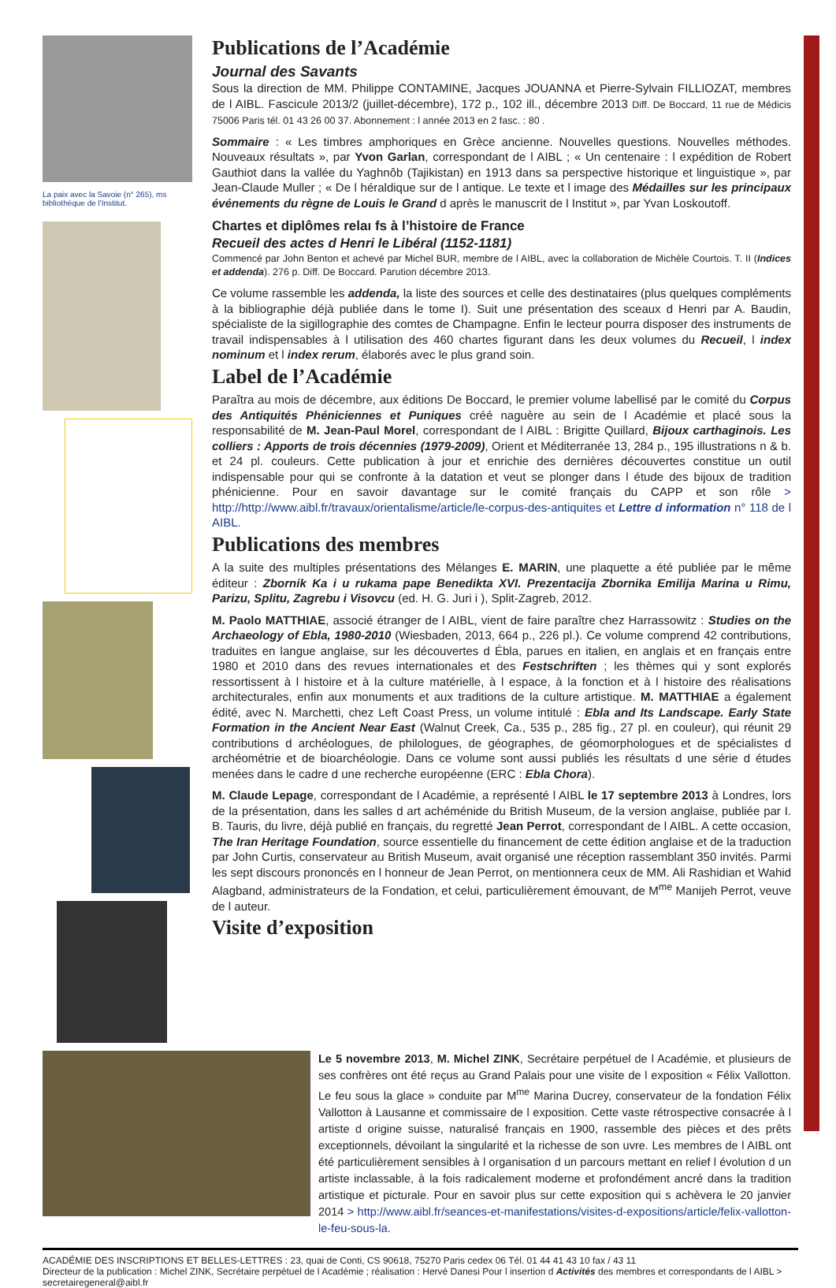La paix avec la Savoie (n° 265), ms bibliothèque de l'Institut.
Publications de l’Académie
Journal des Savants
Sous la direction de MM. Philippe CONTAMINE, Jacques JOUANNA et Pierre-Sylvain FILLIOZAT, membres de l AIBL. Fascicule 2013/2 (juillet-décembre), 172 p., 102 ill., décembre 2013 Diff. De Boccard, 11 rue de Médicis 75006 Paris tél. 01 43 26 00 37. Abonnement : l année 2013 en 2 fasc. : 80 .
Sommaire : « Les timbres amphoriques en Grèce ancienne. Nouvelles questions. Nouvelles méthodes. Nouveaux résultats », par Yvon Garlan, correspondant de l AIBL ; « Un centenaire : l expédition de Robert Gauthiot dans la vallée du Yaghnôb (Tajikistan) en 1913 dans sa perspective historique et linguistique », par Jean-Claude Muller ; « De l héraldique sur de l antique. Le texte et l image des Médailles sur les principaux événements du règne de Louis le Grand d après le manuscrit de l Institut », par Yvan Loskoutoff.
Chartes et diplômes relaı fs à l’histoire de France
Recueil des actes d Henri le Libéral (1152-1181)
Commencé par John Benton et achevé par Michel BUR, membre de l AIBL, avec la collaboration de Michèle Courtois. T. II (Indices et addenda). 276 p. Diff. De Boccard. Parution décembre 2013.
Ce volume rassemble les addenda, la liste des sources et celle des destinataires (plus quelques compléments à la bibliographie déjà publiée dans le tome I). Suit une présentation des sceaux d Henri par A. Baudin, spécialiste de la sigillographie des comtes de Champagne. Enfin le lecteur pourra disposer des instruments de travail indispensables à l utilisation des 460 chartes figurant dans les deux volumes du Recueil, l index nominum et l index rerum, élaborés avec le plus grand soin.
Label de l’Académie
Paraîtra au mois de décembre, aux éditions De Boccard, le premier volume labellisé par le comité du Corpus des Antiquités Phéniciennes et Puniques créé naguère au sein de l Académie et placé sous la responsabilité de M. Jean-Paul Morel, correspondant de l AIBL : Brigitte Quillard, Bijoux carthaginois. Les colliers : Apports de trois décennies (1979-2009), Orient et Méditerranée 13, 284 p., 195 illustrations n & b. et 24 pl. couleurs. Cette publication à jour et enrichie des dernières découvertes constitue un outil indispensable pour qui se confronte à la datation et veut se plonger dans l étude des bijoux de tradition phénicienne. Pour en savoir davantage sur le comité français du CAPP et son rôle > http://http://www.aibl.fr/travaux/orientalisme/article/le-corpus-des-antiquites et Lettre d information n° 118 de l AIBL.
Publications des membres
A la suite des multiples présentations des Mélanges E. MARIN, une plaquette a été publiée par le même éditeur : Zbornik Ka i u rukama pape Benedikta XVI. Prezentacija Zbornika Emilija Marina u Rimu, Parizu, Splitu, Zagrebu i Visovcu (ed. H. G. Juri i ), Split-Zagreb, 2012.
M. Paolo MATTHIAE, associé étranger de l AIBL, vient de faire paraître chez Harrassowitz : Studies on the Archaeology of Ebla, 1980-2010 (Wiesbaden, 2013, 664 p., 226 pl.). Ce volume comprend 42 contributions, traduites en langue anglaise, sur les découvertes d Ébla, parues en italien, en anglais et en français entre 1980 et 2010 dans des revues internationales et des Festschriften ; les thèmes qui y sont explorés ressortissent à l histoire et à la culture matérielle, à l espace, à la fonction et à l histoire des réalisations architecturales, enfin aux monuments et aux traditions de la culture artistique. M. MATTHIAE a également édité, avec N. Marchetti, chez Left Coast Press, un volume intitulé : Ebla and Its Landscape. Early State Formation in the Ancient Near East (Walnut Creek, Ca., 535 p., 285 fig., 27 pl. en couleur), qui réunit 29 contributions d archéologues, de philologues, de géographes, de géomorphologues et de spécialistes d archéométrie et de bioarchéologie. Dans ce volume sont aussi publiés les résultats d une série d études menées dans le cadre d une recherche européenne (ERC : Ebla Chora).
M. Claude Lepage, correspondant de l Académie, a représenté l AIBL le 17 septembre 2013 à Londres, lors de la présentation, dans les salles d art achéménide du British Museum, de la version anglaise, publiée par I. B. Tauris, du livre, déjà publié en français, du regretté Jean Perrot, correspondant de l AIBL. A cette occasion, The Iran Heritage Foundation, source essentielle du financement de cette édition anglaise et de la traduction par John Curtis, conservateur au British Museum, avait organisé une réception rassemblant 350 invités. Parmi les sept discours prononcés en l honneur de Jean Perrot, on mentionnera ceux de MM. Ali Rashidian et Wahid Alagband, administrateurs de la Fondation, et celui, particulièrement émouvant, de M<sup>me</sup> Manijeh Perrot, veuve de l auteur.
Visite d’exposition
Le 5 novembre 2013, M. Michel ZINK, Secrétaire perpétuel de l Académie, et plusieurs de ses confrères ont été reçus au Grand Palais pour une visite de l exposition « Félix Vallotton. Le feu sous la glace » conduite par M<sup>me</sup> Marina Ducrey, conservateur de la fondation Félix Vallotton à Lausanne et commissaire de l exposition. Cette vaste rétrospective consacrée à l artiste d origine suisse, naturalisé français en 1900, rassemble des pièces et des prêts exceptionnels, dévoilant la singularité et la richesse de son uvre. Les membres de l AIBL ont été particulièrement sensibles à l organisation d un parcours mettant en relief l évolution d un artiste inclassable, à la fois radicalement moderne et profondément ancré dans la tradition artistique et picturale. Pour en savoir plus sur cette exposition qui s achèvera le 20 janvier 2014 > http://www.aibl.fr/seances-et-manifestations/visites-d-expositions/article/felix-vallotton-le-feu-sous-la.
ACADÉMIE DES INSCRIPTIONS ET BELLES-LETTRES : 23, quai de Conti, CS 90618, 75270 Paris cedex 06 Tél. 01 44 41 43 10 fax / 43 11
Directeur de la publication : Michel ZINK, Secrétaire perpétuel de l Académie ; réalisation : Hervé Danesi Pour l insertion d Activités des membres et correspondants de l AIBL > secretairegeneral@aibl.fr